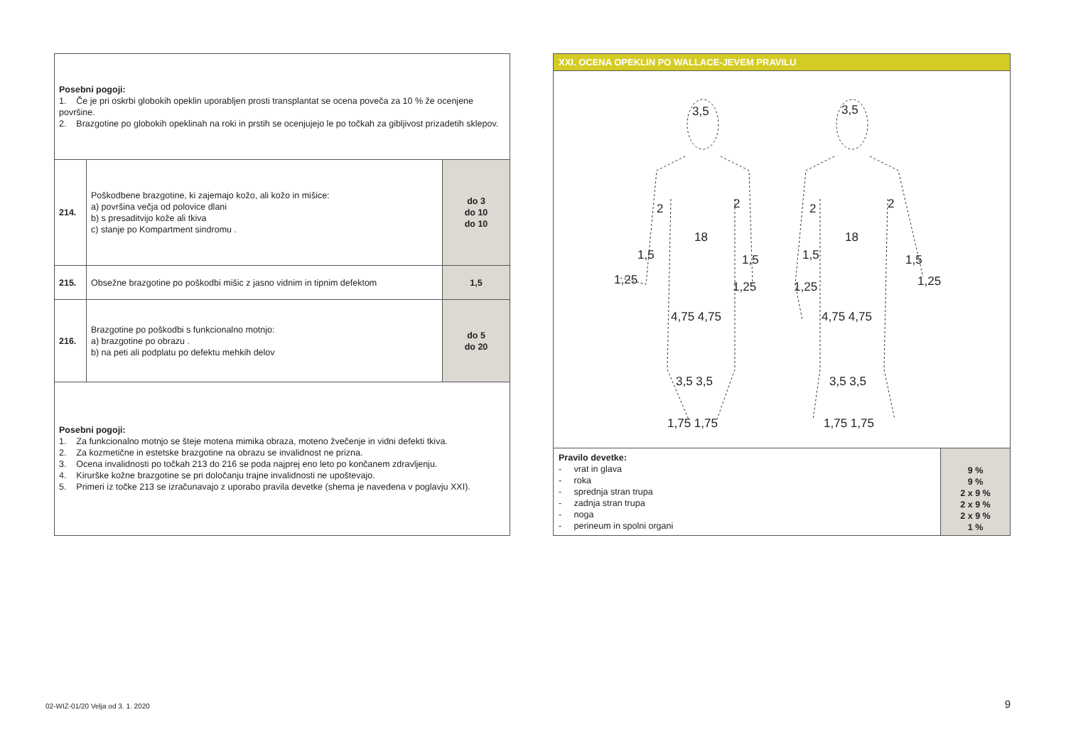| Posebni pogoji: 1. Če je pri oskrbi globokih opeklin uporabljen prosti transplantat se ocena poveča za 10 % že ocenjene površine. 2. Brazgotine po globokih opeklinah na roki in prstih se ocenjujejo le po točkah za gibljivost prizadetih sklepov. | | |
| 214. | Poškodbene brazgotine, ki zajemajo kožo, ali kožo in mišice: a) površina večja od polovice dlani b) s presaditvijo kože ali tkiva c) stanje po Kompartment sindromu . | do 3 do 10 do 10 |
| 215. | Obsežne brazgotine po poškodbi mišic z jasno vidnim in tipnim defektom | 1,5 |
| 216. | Brazgotine po poškodbi s funkcionalno motnjo: a) brazgotine po obrazu . b) na peti ali podplatu po defektu mehkih delov | do 5 do 20 |
| Posebni pogoji: 1. Za funkcionalno motnjo se šteje motena mimika obraza, moteno žvečenje in vidni defekti tkiva. 2. Za kozmetične in estetske brazgotine na obrazu se invalidnost ne prizna. 3. Ocena invalidnosti po točkah 213 do 216 se poda najprej eno leto po končanem zdravljenju. 4. Kirurške kožne brazgotine se pri določanju trajne invalidnosti ne upoštevajo. 5. Primeri iz točke 213 se izračunavajo z uporabo pravila devetke (shema je navedena v poglavju XXI). | | |
XXI. OCENA OPEKLIN PO WALLACE-JEVEM PRAVILU
3,5 3,5
2 2 2 2
18 18
1,5 1,5 1,5 1,5
1,25 1,25 1,25 1,25
4,75 4,75 4,75 4,75
3,5 3,5 3,5 3,5
1,75 1,75 1,75 1,75
| Pravilo devetke: - vrat in glava - roka - sprednja stran trupa - zadnja stran trupa - noga - perineum in spolni organi | 9 % 9 % 2 x 9 % 2 x 9 % 2 x 9 % 1 % |
02-WIZ-01/20 Velja od 3. 1. 2020
9